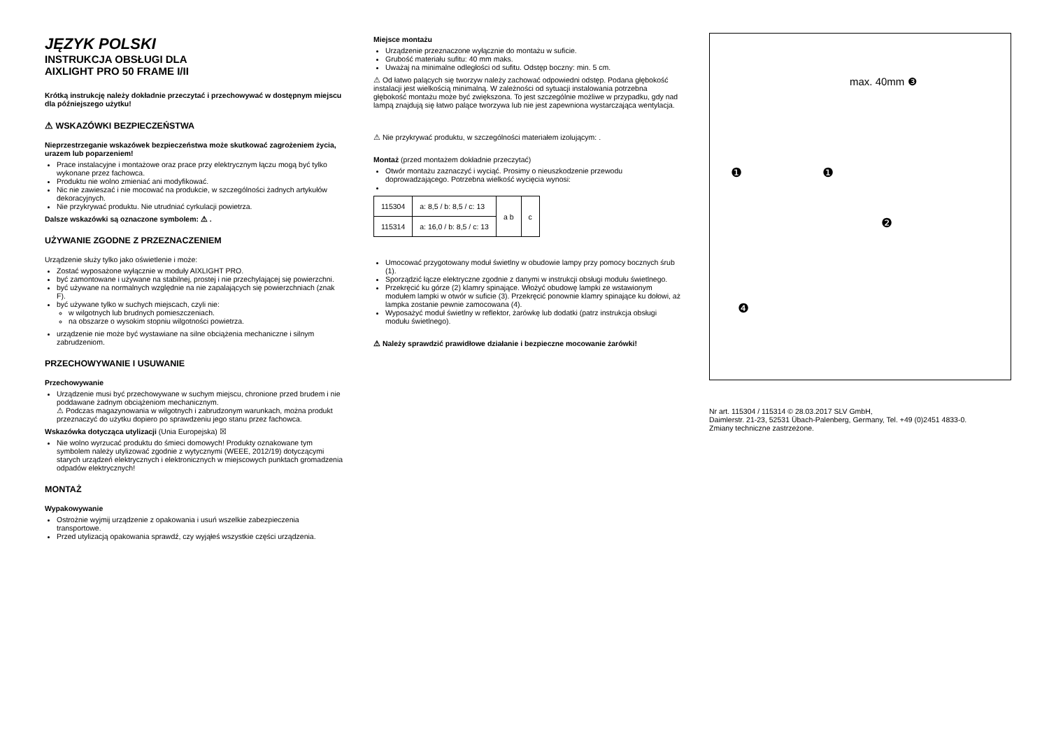JĘZYK POLSKI
INSTRUKCJA OBSŁUGI DLA
AIXLIGHT PRO 50 FRAME I/II
Krótką instrukcję należy dokładnie przeczytać i przechowywać w dostępnym miejscu dla późniejszego użytku!
⚠ WSKAZÓWKI BEZPIECZEŃSTWA
Nieprzestrzeganie wskazówek bezpieczeństwa może skutkować zagrożeniem życia, urazem lub poparzeniem!
Prace instalacyjne i montażowe oraz prace przy elektrycznym łączu mogą być tylko wykonane przez fachowca.
Produktu nie wolno zmieniać ani modyfikować.
Nic nie zawieszać i nie mocować na produkcie, w szczególności żadnych artykułów dekoracyjnych.
Nie przykrywać produktu. Nie utrudniać cyrkulacji powietrza.
Dalsze wskazówki są oznaczone symbolem: ⚠ .
UŻYWANIE ZGODNE Z PRZEZNACZENIEM
Urządzenie służy tylko jako oświetlenie i może:
Zostać wyposażone wyłącznie w moduły AIXLIGHT PRO.
być zamontowane i używane na stabilnej, prostej i nie przechylającej się powierzchni.
być używane na normalnych względnie na nie zapalających się powierzchniach (znak F).
być używane tylko w suchych miejscach, czyli nie:
w wilgotnych lub brudnych pomieszczeniach.
na obszarze o wysokim stopniu wilgotności powietrza.
urządzenie nie może być wystawiane na silne obciążenia mechaniczne i silnym zabrudzeniom.
PRZECHOWYWANIE I USUWANIE
Przechowywanie
Urządzenie musi być przechowywane w suchym miejscu, chronione przed brudem i nie poddawane żadnym obciążeniom mechanicznym.
⚠ Podczas magazynowania w wilgotnych i zabrudzonym warunkach, można produkt przeznaczyć do użytku dopiero po sprawdzeniu jego stanu przez fachowca.
Wskazówka dotycząca utylizacji (Unia Europejska) ☒
Nie wolno wyrzucać produktu do śmieci domowych! Produkty oznakowane tym symbolem należy utylizować zgodnie z wytycznymi (WEEE, 2012/19) dotyczącymi starych urządzeń elektrycznych i elektronicznych w miejscowych punktach gromadzenia odpadów elektrycznych!
MONTAŻ
Wypakowywanie
Ostrożnie wyjmij urządzenie z opakowania i usuń wszelkie zabezpieczenia transportowe.
Przed utylizacją opakowania sprawdź, czy wyjąłeś wszystkie części urządzenia.
Miejsce montażu
Urządzenie przeznaczone wyłącznie do montażu w suficie.
Grubość materiału sufitu: 40 mm maks.
Uważaj na minimalne odległości od sufitu. Odstęp boczny: min. 5 cm.
⚠ Od łatwo palących się tworzyw należy zachować odpowiedni odstęp. Podana głębokość instalacji jest wielkością minimalną. W zależności od sytuacji instalowania potrzebna głębokość montażu może być zwiększona. To jest szczególnie możliwe w przypadku, gdy nad lampą znajdują się łatwo palące tworzywa lub nie jest zapewniona wystarczająca wentylacja.
⚠ Nie przykrywać produktu, w szczególności materiałem izolującym: .
Montaż (przed montażem dokładnie przeczytać)
Otwór montażu zaznaczyć i wyciąć. Prosimy o nieuszkodzenie przewodu doprowadzającego. Potrzebna wielkość wycięcia wynosi:
| 115304 | a: 8,5 / b: 8,5 / c: 13 | a b | c |
| 115314 | a: 16,0 / b: 8,5 / c: 13 | | |
Umocować przygotowany moduł świetlny w obudowie lampy przy pomocy bocznych śrub (1).
Sporządzić łącze elektryczne zgodnie z danymi w instrukcji obsługi modułu świetlnego.
Przekręcić ku górze (2) klamry spinające. Włożyć obudowę lampki ze wstawionym modułem lampki w otwór w suficie (3). Przekręcić ponownie klamry spinające ku dołowi, aż lampka zostanie pewnie zamocowana (4).
Wyposażyć moduł świetlny w reflektor, żarówkę lub dodatki (patrz instrukcja obsługi modułu świetlnego).
⚠ Należy sprawdzić prawidłowe działanie i bezpieczne mocowanie żarówki!
max. 40mm ❸
❶ ❶
❷
❹
Nr art. 115304 / 115314 © 28.03.2017 SLV GmbH,
Daimlerstr. 21-23, 52531 Übach-Palenberg, Germany, Tel. +49 (0)2451 4833-0.
Zmiany techniczne zastrzeżone.